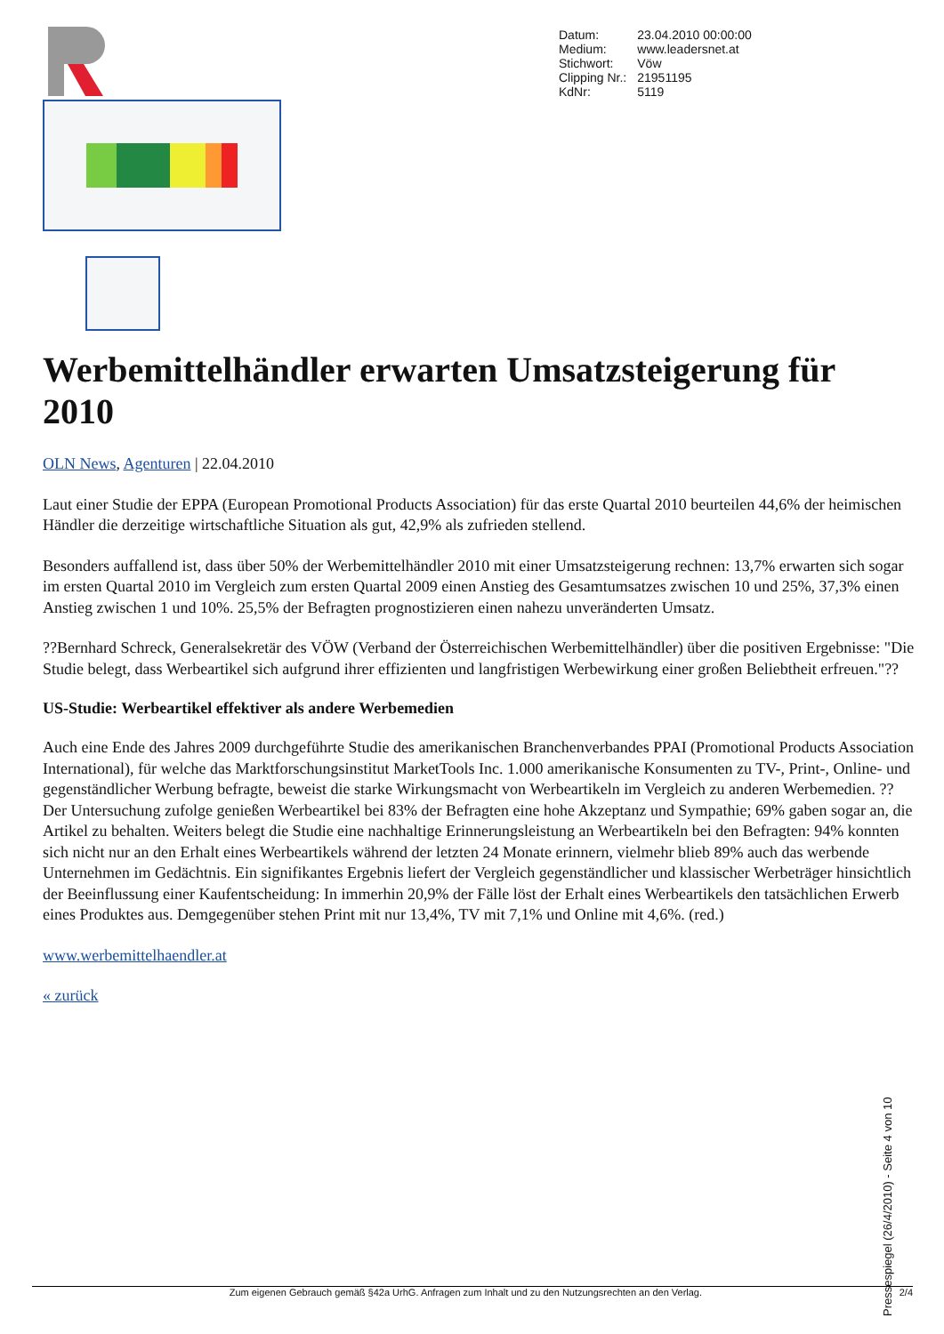| Datum: | 23.04.2010 00:00:00 |
| Medium: | www.leadersnet.at |
| Stichwort: | Vöw |
| Clipping Nr.: | 21951195 |
| KdNr: | 5119 |
Werbemittelhändler erwarten Umsatzsteigerung für 2010
OLN News, Agenturen | 22.04.2010
Laut einer Studie der EPPA (European Promotional Products Association) für das erste Quartal 2010 beurteilen 44,6% der heimischen Händler die derzeitige wirtschaftliche Situation als gut, 42,9% als zufrieden stellend.
Besonders auffallend ist, dass über 50% der Werbemittelhändler 2010 mit einer Umsatzsteigerung rechnen: 13,7% erwarten sich sogar im ersten Quartal 2010 im Vergleich zum ersten Quartal 2009 einen Anstieg des Gesamtumsatzes zwischen 10 und 25%, 37,3% einen Anstieg zwischen 1 und 10%. 25,5% der Befragten prognostizieren einen nahezu unveränderten Umsatz.
??Bernhard Schreck, Generalsekretär des VÖW (Verband der Österreichischen Werbemittelhändler) über die positiven Ergebnisse: "Die Studie belegt, dass Werbeartikel sich aufgrund ihrer effizienten und langfristigen Werbewirkung einer großen Beliebtheit erfreuen."??
US-Studie: Werbeartikel effektiver als andere Werbemedien
Auch eine Ende des Jahres 2009 durchgeführte Studie des amerikanischen Branchenverbandes PPAI (Promotional Products Association International), für welche das Marktforschungsinstitut MarketTools Inc. 1.000 amerikanische Konsumenten zu TV-, Print-, Online- und gegenständlicher Werbung befragte, beweist die starke Wirkungsmacht von Werbeartikeln im Vergleich zu anderen Werbemedien. ??Der Untersuchung zufolge genießen Werbeartikel bei 83% der Befragten eine hohe Akzeptanz und Sympathie; 69% gaben sogar an, die Artikel zu behalten. Weiters belegt die Studie eine nachhaltige Erinnerungsleistung an Werbeartikeln bei den Befragten: 94% konnten sich nicht nur an den Erhalt eines Werbeartikels während der letzten 24 Monate erinnern, vielmehr blieb 89% auch das werbende Unternehmen im Gedächtnis. Ein signifikantes Ergebnis liefert der Vergleich gegenständlicher und klassischer Werbeträger hinsichtlich der Beeinflussung einer Kaufentscheidung: In immerhin 20,9% der Fälle löst der Erhalt eines Werbeartikels den tatsächlichen Erwerb eines Produktes aus. Demgegenüber stehen Print mit nur 13,4%, TV mit 7,1% und Online mit 4,6%. (red.)
www.werbemittelhaendler.at
« zurück
Pressespiegel (26/4/2010) - Seite 4 von 10
Zum eigenen Gebrauch gemäß §42a UrhG. Anfragen zum Inhalt und zu den Nutzungsrechten an den Verlag. 2/4